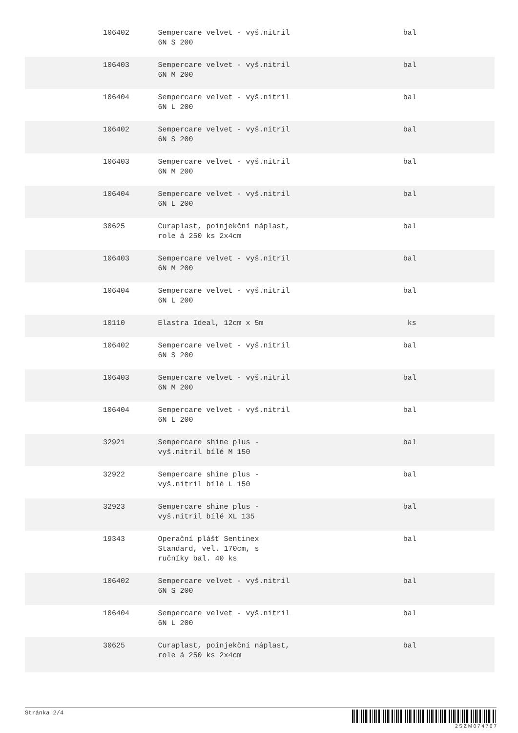| 106402 | Sempercare velvet - vyš.nitril 6N S 200 | bal | |
| 106403 | Sempercare velvet - vyš.nitril 6N M 200 | bal | |
| 106404 | Sempercare velvet - vyš.nitril 6N L 200 | bal | |
| 106402 | Sempercare velvet - vyš.nitril 6N S 200 | bal | |
| 106403 | Sempercare velvet - vyš.nitril 6N M 200 | bal | |
| 106404 | Sempercare velvet - vyš.nitril 6N L 200 | bal | |
| 30625 | Curaplast, poinjekční náplast, role á 250 ks 2x4cm | bal | |
| 106403 | Sempercare velvet - vyš.nitril 6N M 200 | bal | |
| 106404 | Sempercare velvet - vyš.nitril 6N L 200 | bal | |
| 10110 | Elastra Ideal, 12cm x 5m | ks | |
| 106402 | Sempercare velvet - vyš.nitril 6N S 200 | bal | |
| 106403 | Sempercare velvet - vyš.nitril 6N M 200 | bal | |
| 106404 | Sempercare velvet - vyš.nitril 6N L 200 | bal | |
| 32921 | Sempercare shine plus - vyš.nitril bílé M 150 | bal | |
| 32922 | Sempercare shine plus - vyš.nitril bílé L 150 | bal | |
| 32923 | Sempercare shine plus - vyš.nitril bílé XL 135 | bal | |
| 19343 | Operační plášť Sentinex Standard, vel. 170cm, s ručníky bal. 40 ks | bal | |
| 106402 | Sempercare velvet - vyš.nitril 6N S 200 | bal | |
| 106404 | Sempercare velvet - vyš.nitril 6N L 200 | bal | |
| 30625 | Curaplast, poinjekční náplast, role á 250 ks 2x4cm | bal | |
Stránka 2/4
2 S Z M 0 7 4 7 0 7